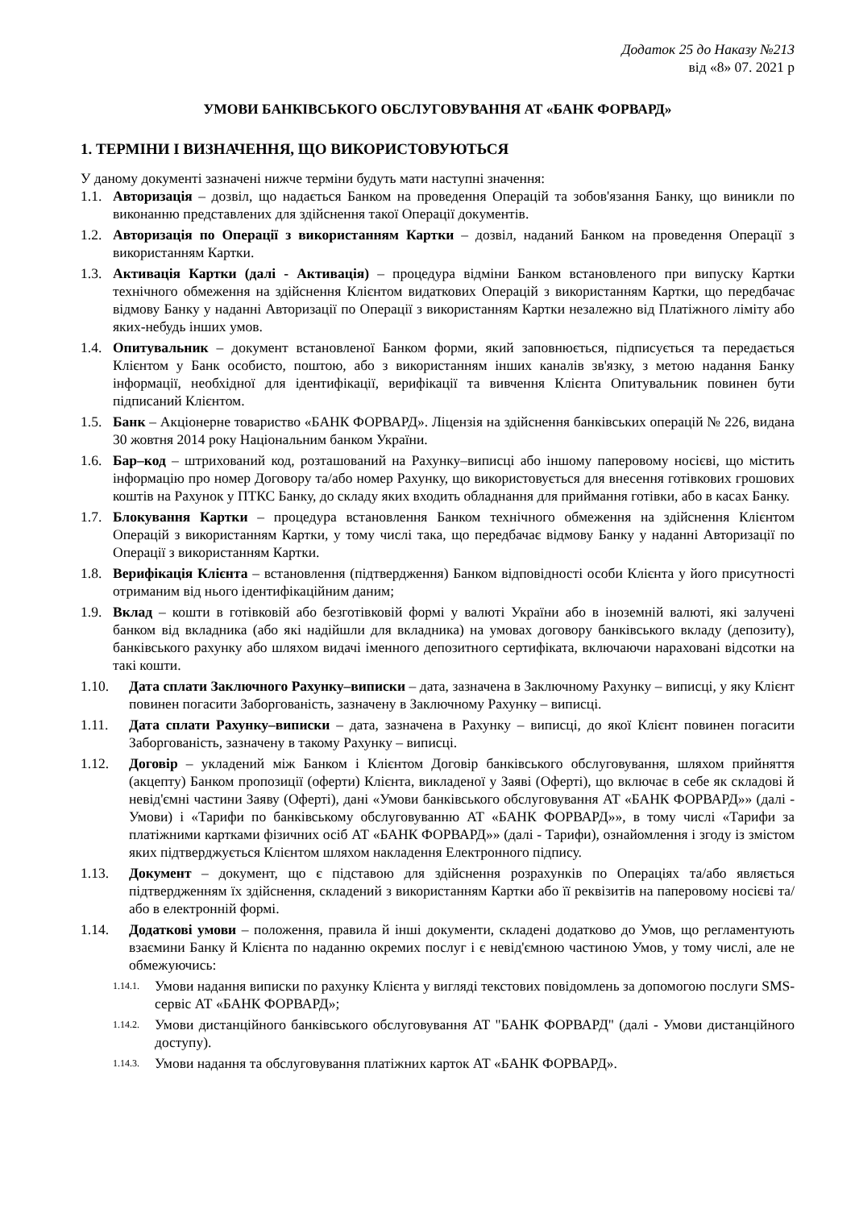Додаток 25 до Наказу №213
від «8» 07. 2021 р
УМОВИ БАНКІВСЬКОГО ОБСЛУГОВУВАННЯ АТ «БАНК ФОРВАРД»
1. ТЕРМІНИ І ВИЗНАЧЕННЯ, ЩО ВИКОРИСТОВУЮТЬСЯ
У даному документі зазначені нижче терміни будуть мати наступні значення:
1.1. Авторизація – дозвіл, що надається Банком на проведення Операцій та зобов'язання Банку, що виникли по виконанню представлених для здійснення такої Операції документів.
1.2. Авторизація по Операції з використанням Картки – дозвіл, наданий Банком на проведення Операції з використанням Картки.
1.3. Активація Картки (далі - Активація) – процедура відміни Банком встановленого при випуску Картки технічного обмеження на здійснення Клієнтом видаткових Операцій з використанням Картки, що передбачає відмову Банку у наданні Авторизації по Операції з використанням Картки незалежно від Платіжного ліміту або яких-небудь інших умов.
1.4. Опитувальник – документ встановленої Банком форми, який заповнюється, підписується та передається Клієнтом у Банк особисто, поштою, або з використанням інших каналів зв'язку, з метою надання Банку інформації, необхідної для ідентифікації, верифікації та вивчення Клієнта Опитувальник повинен бути підписаний Клієнтом.
1.5. Банк – Акціонерне товариство «БАНК ФОРВАРД». Ліцензія на здійснення банківських операцій № 226, видана 30 жовтня 2014 року Національним банком України.
1.6. Бар–код – штрихований код, розташований на Рахунку–виписці або іншому паперовому носієві, що містить інформацію про номер Договору та/або номер Рахунку, що використовується для внесення готівкових грошових коштів на Рахунок у ПТКС Банку, до складу яких входить обладнання для приймання готівки, або в касах Банку.
1.7. Блокування Картки – процедура встановлення Банком технічного обмеження на здійснення Клієнтом Операцій з використанням Картки, у тому числі така, що передбачає відмову Банку у наданні Авторизації по Операції з використанням Картки.
1.8. Верифікація Клієнта – встановлення (підтвердження) Банком відповідності особи Клієнта у його присутності отриманим від нього ідентифікаційним даним;
1.9. Вклад – кошти в готівковій або безготівковій формі у валюті України або в іноземній валюті, які залучені банком від вкладника (або які надійшли для вкладника) на умовах договору банківського вкладу (депозиту), банківського рахунку або шляхом видачі іменного депозитного сертифіката, включаючи нараховані відсотки на такі кошти.
1.10. Дата сплати Заключного Рахунку–виписки – дата, зазначена в Заключному Рахунку – виписці, у яку Клієнт повинен погасити Заборгованість, зазначену в Заключному Рахунку – виписці.
1.11. Дата сплати Рахунку–виписки – дата, зазначена в Рахунку – виписці, до якої Клієнт повинен погасити Заборгованість, зазначену в такому Рахунку – виписці.
1.12. Договір – укладений між Банком і Клієнтом Договір банківського обслуговування, шляхом прийняття (акцепту) Банком пропозиції (оферти) Клієнта, викладеної у Заяві (Оферті), що включає в себе як складові й невід'ємні частини Заяву (Оферті), дані «Умови банківського обслуговування АТ «БАНК ФОРВАРД»» (далі - Умови) і «Тарифи по банківському обслуговуванню АТ «БАНК ФОРВАРД»», в тому числі «Тарифи за платіжними картками фізичних осіб АТ «БАНК ФОРВАРД»» (далі - Тарифи), ознайомлення і згоду із змістом яких підтверджується Клієнтом шляхом накладення Електронного підпису.
1.13. Документ – документ, що є підставою для здійснення розрахунків по Операціях та/або являється підтвердженням їх здійснення, складений з використанням Картки або її реквізитів на паперовому носієві та/або в електронній формі.
1.14. Додаткові умови – положення, правила й інші документи, складені додатково до Умов, що регламентують взаємини Банку й Клієнта по наданню окремих послуг і є невід'ємною частиною Умов, у тому числі, але не обмежуючись:
1.14.1. Умови надання виписки по рахунку Клієнта у вигляді текстових повідомлень за допомогою послуги SMS-сервіс АТ «БАНК ФОРВАРД»;
1.14.2. Умови дистанційного банківського обслуговування АТ "БАНК ФОРВАРД" (далі - Умови дистанційного доступу).
1.14.3. Умови надання та обслуговування платіжних карток АТ «БАНК ФОРВАРД».